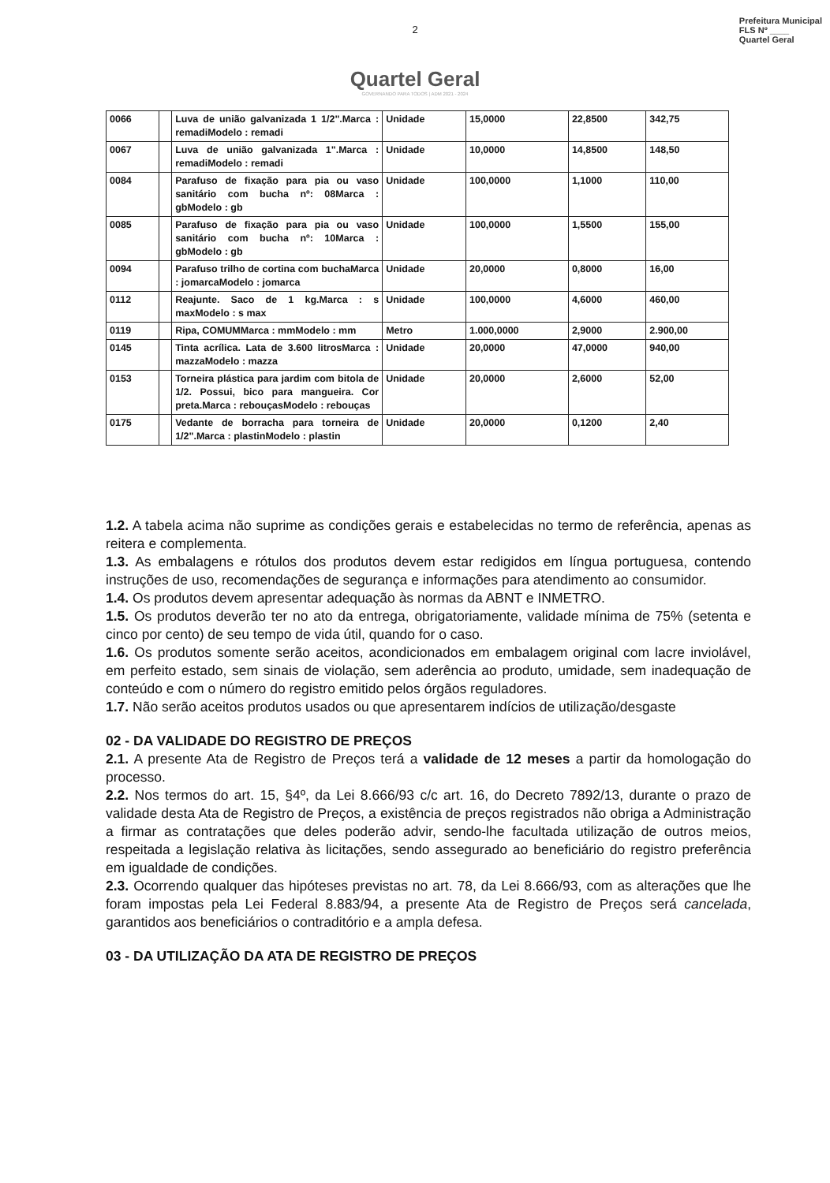Prefeitura Municipal
FLS Nº ____
Quartel Geral
2
Quartel Geral
GOVERNANDO PARA TODOS | ADM 2021 - 2024
| 0066 | | Luva de união galvanizada 1 1/2".Marca : remadiModelo : remadi | Unidade | 15,0000 | 22,8500 | 342,75 |
| 0067 | | Luva de união galvanizada 1".Marca : remadiModelo : remadi | Unidade | 10,0000 | 14,8500 | 148,50 |
| 0084 | | Parafuso de fixação para pia ou vaso sanitário com bucha nº: 08Marca : gbModelo : gb | Unidade | 100,0000 | 1,1000 | 110,00 |
| 0085 | | Parafuso de fixação para pia ou vaso sanitário com bucha nº: 10Marca : gbModelo : gb | Unidade | 100,0000 | 1,5500 | 155,00 |
| 0094 | | Parafuso trilho de cortina com buchaMarca : jomarcaModelo : jomarca | Unidade | 20,0000 | 0,8000 | 16,00 |
| 0112 | | Reajunte. Saco de 1 kg.Marca : s maxModelo : s max | Unidade | 100,0000 | 4,6000 | 460,00 |
| 0119 | | Ripa, COMUMMarca : mmModelo : mm | Metro | 1.000,0000 | 2,9000 | 2.900,00 |
| 0145 | | Tinta acrílica. Lata de 3.600 litrosMarca : mazzaModelo : mazza | Unidade | 20,0000 | 47,0000 | 940,00 |
| 0153 | | Torneira plástica para jardim com bitola de 1/2. Possui, bico para mangueira. Cor preta.Marca : rebouçasModelo : rebouças | Unidade | 20,0000 | 2,6000 | 52,00 |
| 0175 | | Vedante de borracha para torneira de 1/2".Marca : plastinModelo : plastin | Unidade | 20,0000 | 0,1200 | 2,40 |
1.2. A tabela acima não suprime as condições gerais e estabelecidas no termo de referência, apenas as reitera e complementa.
1.3. As embalagens e rótulos dos produtos devem estar redigidos em língua portuguesa, contendo instruções de uso, recomendações de segurança e informações para atendimento ao consumidor.
1.4. Os produtos devem apresentar adequação às normas da ABNT e INMETRO.
1.5. Os produtos deverão ter no ato da entrega, obrigatoriamente, validade mínima de 75% (setenta e cinco por cento) de seu tempo de vida útil, quando for o caso.
1.6. Os produtos somente serão aceitos, acondicionados em embalagem original com lacre inviolável, em perfeito estado, sem sinais de violação, sem aderência ao produto, umidade, sem inadequação de conteúdo e com o número do registro emitido pelos órgãos reguladores.
1.7. Não serão aceitos produtos usados ou que apresentarem indícios de utilização/desgaste
02 - DA VALIDADE DO REGISTRO DE PREÇOS
2.1. A presente Ata de Registro de Preços terá a validade de 12 meses a partir da homologação do processo.
2.2. Nos termos do art. 15, §4º, da Lei 8.666/93 c/c art. 16, do Decreto 7892/13, durante o prazo de validade desta Ata de Registro de Preços, a existência de preços registrados não obriga a Administração a firmar as contratações que deles poderão advir, sendo-lhe facultada utilização de outros meios, respeitada a legislação relativa às licitações, sendo assegurado ao beneficiário do registro preferência em igualdade de condições.
2.3. Ocorrendo qualquer das hipóteses previstas no art. 78, da Lei 8.666/93, com as alterações que lhe foram impostas pela Lei Federal 8.883/94, a presente Ata de Registro de Preços será cancelada, garantidos aos beneficiários o contraditório e a ampla defesa.
03 - DA UTILIZAÇÃO DA ATA DE REGISTRO DE PREÇOS